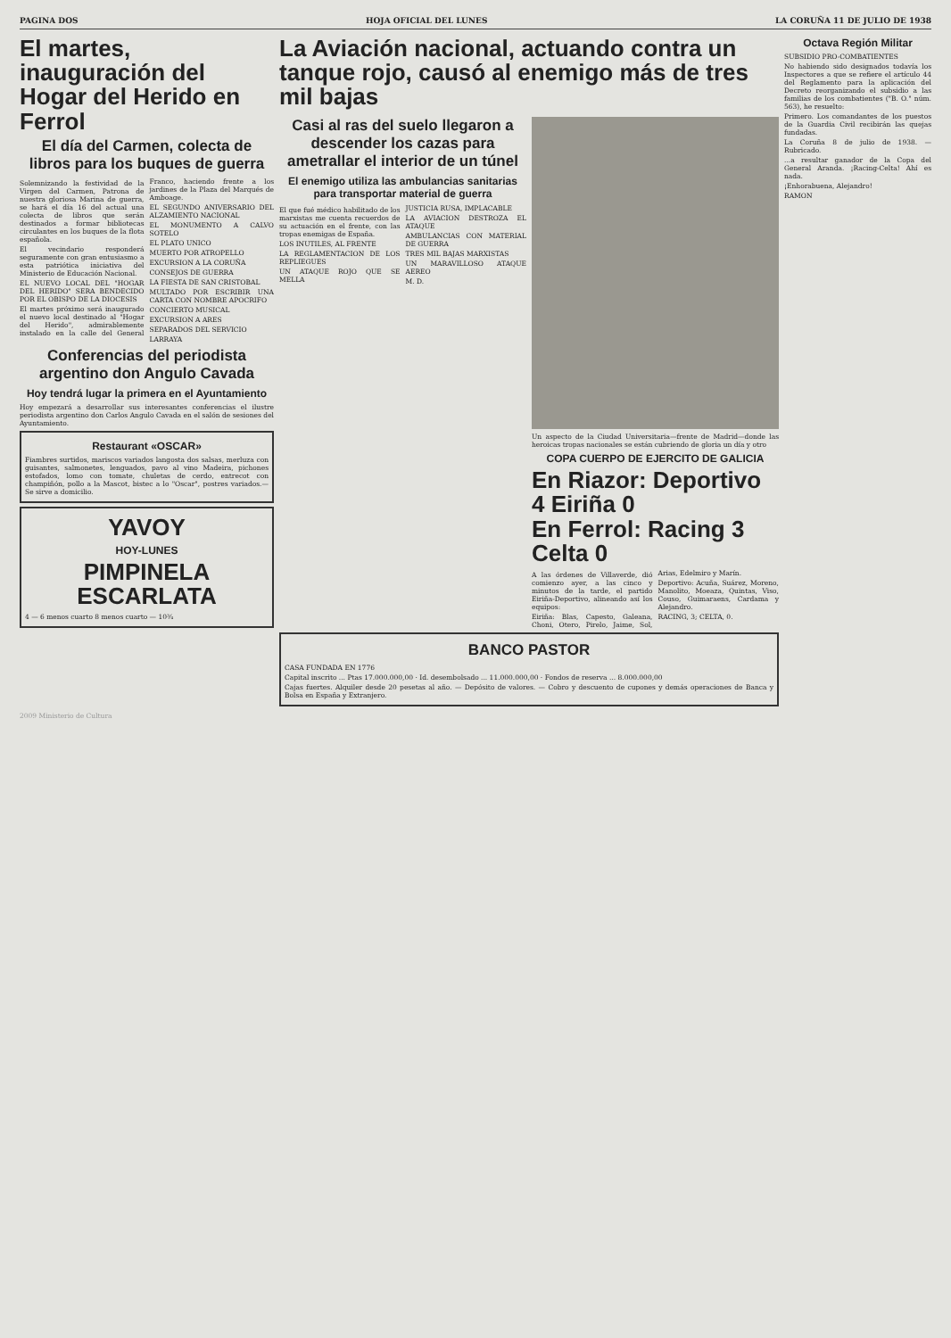PAGINA DOS HOJA OFICIAL DEL LUNES LA CORUÑA 11 DE JULIO DE 1938
El martes, inauguración del Hogar del Herido en Ferrol
El día del Carmen, colecta de libros para los buques de guerra
Solemnizando la festividad de la Virgen del Carmen, Patrona de nuestra gloriosa Marina de guerra, se hará el día 16 del actual una colecta de libros que serán destinados a formar bibliotecas circulantes en los buques de la flota española.
El vecindario responderá seguramente con gran entusiasmo a esta patriótica iniciativa del Ministerio de Educación Nacional.
EL NUEVO LOCAL DEL "HOGAR DEL HERIDO" SERA BENDECIDO POR EL OBISPO DE LA DIOCESIS
El martes próximo será inaugurado el nuevo local destinado al "Hogar del Herido", admirablemente instalado en la calle del General Franco, haciendo frente a los jardines de la Plaza del Marqués de Amboage.
EL SEGUNDO ANIVERSARIO DEL ALZAMIENTO NACIONAL
EL MONUMENTO A CALVO SOTELO
EL PLATO UNICO
MUERTO POR ATROPELLO
EXCURSION A LA CORUÑA
CONSEJOS DE GUERRA
LA FIESTA DE SAN CRISTOBAL
MULTADO POR ESCRIBIR UNA CARTA CON NOMBRE APOCRIFO
CONCIERTO MUSICAL
EXCURSION A ARES
SEPARADOS DEL SERVICIO
LARRAYA
Conferencias del periodista argentino don Angulo Cavada
Hoy tendrá lugar la primera en el Ayuntamiento
Hoy empezará a desarrollar sus interesantes conferencias el ilustre periodista argentino don Carlos Angulo Cavada en el salón de sesiones del Ayuntamiento.
Restaurant «OSCAR»
Fiambres surtidos, mariscos variados langosta dos salsas, merluza con guisantes, salmonetes, lenguados, pavo al vino Madeira, pichones estofados, lomo con tomate, chuletas de cerdo, entrecot con champiñón, pollo a la Mascot, bistec a lo "Oscar", postres variados.—Se sirve a domicilio.
YAVOY
HOY-LUNES
PIMPINELA ESCARLATA
4 — 6 menos cuarto 8 menos cuarto — 10¾
La Aviación nacional, actuando contra un tanque rojo, causó al enemigo más de tres mil bajas
Casi al ras del suelo llegaron a descender los cazas para ametrallar el interior de un túnel
El enemigo utiliza las ambulancias sanitarias para transportar material de guerra
El que fué médico habilitado de los marxistas me cuenta recuerdos de su actuación en el frente, con las tropas enemigas de España.
LOS INUTILES, AL FRENTE
LA REGLAMENTACION DE LOS REPLIEGUES
UN ATAQUE ROJO QUE SE MELLA
JUSTICIA RUSA, IMPLACABLE
LA AVIACION DESTROZA EL ATAQUE
AMBULANCIAS CON MATERIAL DE GUERRA
TRES MIL BAJAS MARXISTAS
UN MARAVILLOSO ATAQUE AEREO
M. D.
Un aspecto de la Ciudad Universitaria—frente de Madrid—donde las heroicas tropas nacionales se están cubriendo de gloria un día y otro
COPA CUERPO DE EJERCITO DE GALICIA
En Riazor: Deportivo 4 Eiriña 0
En Ferrol: Racing 3 Celta 0
A las órdenes de Villaverde, dió comienzo ayer, a las cinco y minutos de la tarde, el partido Eiriña-Deportivo, alineando así los equipos:
Eiriña: Blas, Capesto, Galeana, Choni, Otero, Pirelo, Jaime, Sol, Arias, Edelmiro y Marín.
Deportivo: Acuña, Suárez, Moreno, Manolito, Moeaza, Quintas, Viso, Couso, Guimaraens, Cardama y Alejandro.
RACING, 3; CELTA, 0.
BANCO PASTOR
CASA FUNDADA EN 1776
Capital inscrito ... Ptas 17.000.000,00 · Id. desembolsado ... 11.000.000,00 · Fondos de reserva ... 8.000.000,00
Cajas fuertes. Alquiler desde 20 pesetas al año. — Depósito de valores. — Cobro y descuento de cupones y demás operaciones de Banca y Bolsa en España y Extranjero.
Octava Región Militar
SUBSIDIO PRO-COMBATIENTES
No habiendo sido designados todavía los Inspectores a que se refiere el artículo 44 del Reglamento para la aplicación del Decreto reorganizando el subsidio a las familias de los combatientes ("B. O." núm. 563), he resuelto:
Primero. Los comandantes de los puestos de la Guardia Civil recibirán las quejas fundadas.
La Coruña 8 de julio de 1938. — Rubricado.
...a resultar ganador de la Copa del General Aranda. ¡Racing-Celta! Ahí es nada.
¡Enhorabuena, Alejandro!
RAMON
2009 Ministerio de Cultura